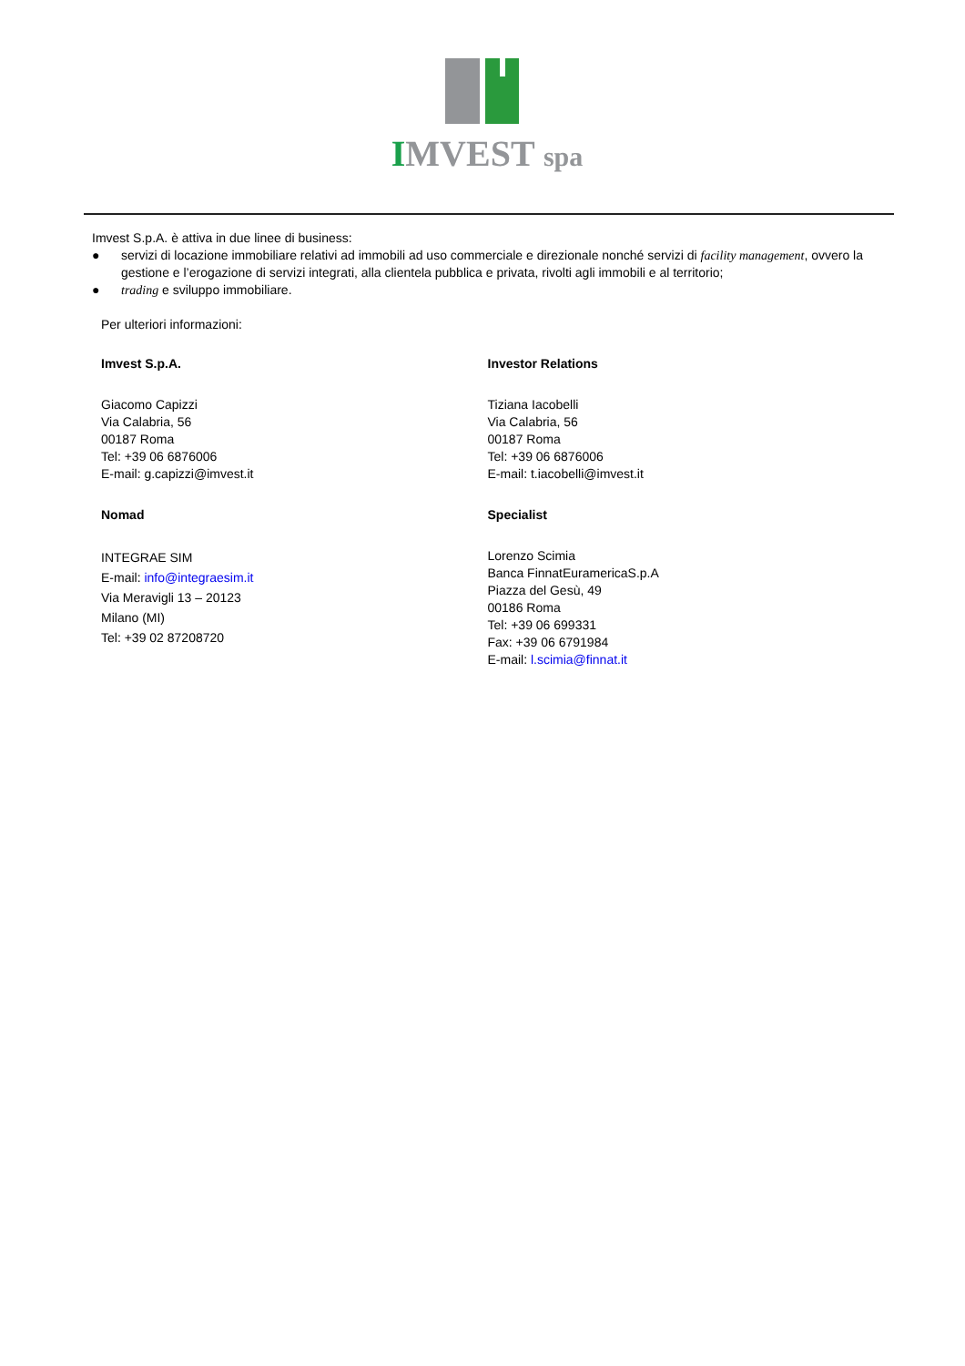IMVEST spa
Imvest S.p.A. è attiva in due linee di business:
● servizi di locazione immobiliare relativi ad immobili ad uso commerciale e direzionale nonché servizi di facility management, ovvero la gestione e l’erogazione di servizi integrati, alla clientela pubblica e privata, rivolti agli immobili e al territorio;
● trading e sviluppo immobiliare.
Per ulteriori informazioni:
Imvest S.p.A.
Giacomo Capizzi
Via Calabria, 56
00187 Roma
Tel: +39 06 6876006
E-mail: g.capizzi@imvest.it
Nomad
INTEGRAE SIM
E-mail: info@integraesim.it
Via Meravigli 13 – 20123
Milano (MI)
Tel: +39 02 87208720
Investor Relations
Tiziana Iacobelli
Via Calabria, 56
00187 Roma
Tel: +39 06 6876006
E-mail: t.iacobelli@imvest.it
Specialist
Lorenzo Scimia
Banca FinnatEuramericaS.p.A
Piazza del Gesù, 49
00186 Roma
Tel: +39 06 699331
Fax: +39 06 6791984
E-mail: l.scimia@finnat.it